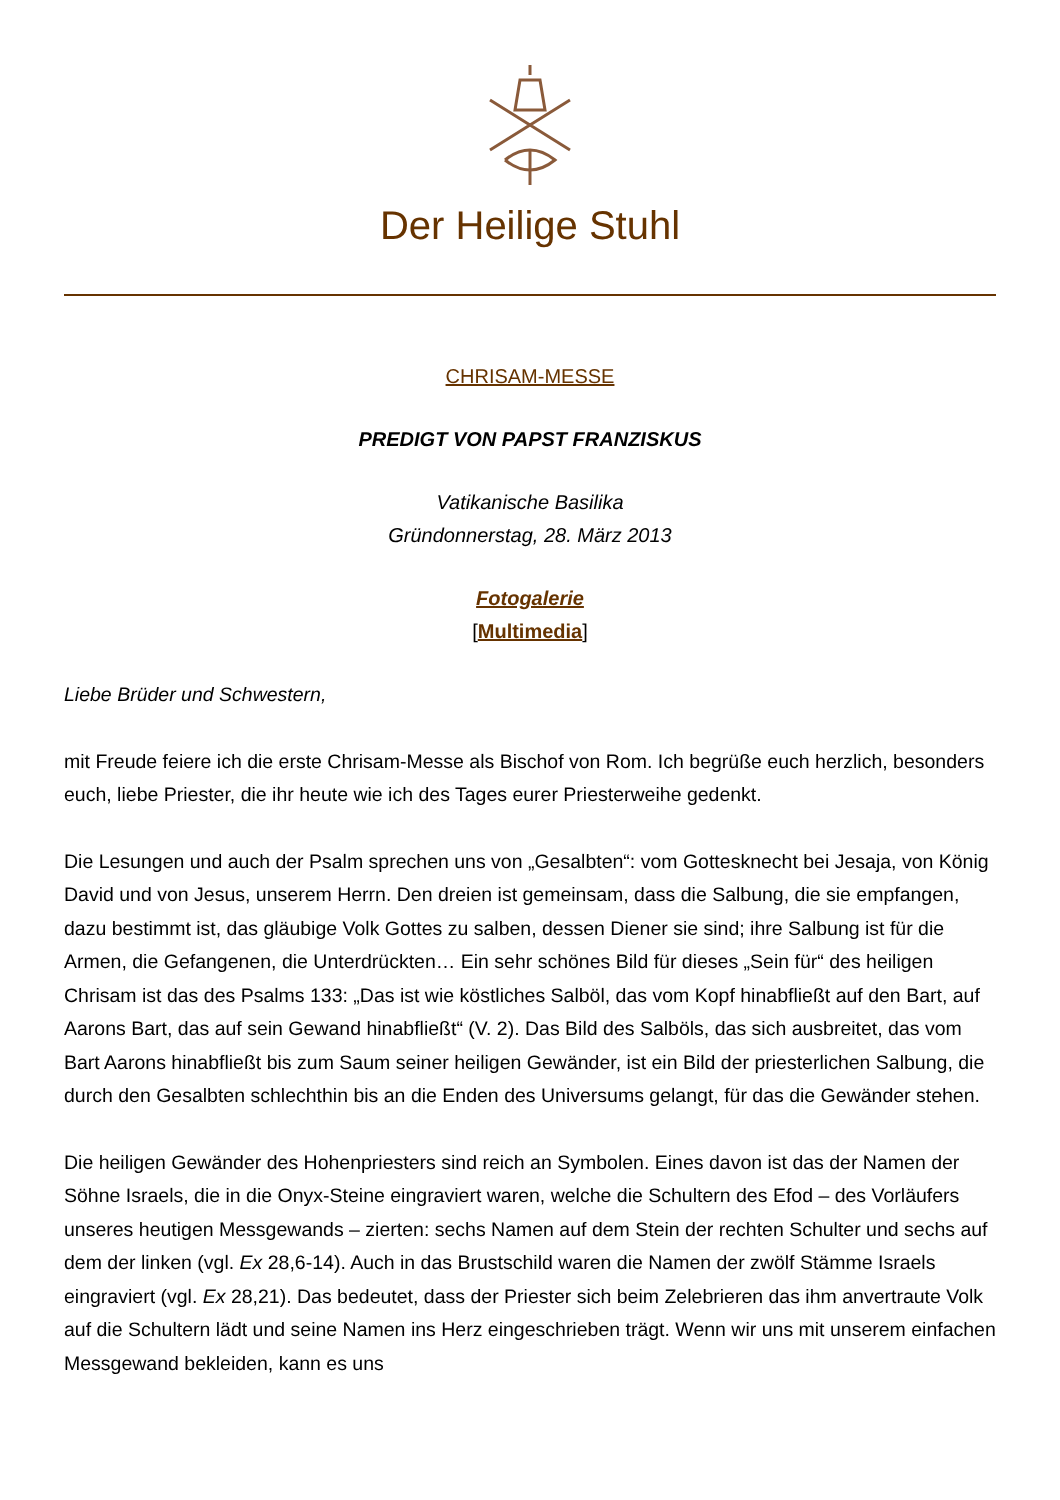Der Heilige Stuhl
CHRISAM-MESSE
PREDIGT VON PAPST FRANZISKUS
Vatikanische Basilika
Gründonnerstag, 28. März 2013
Fotogalerie
[Multimedia]
Liebe Brüder und Schwestern,
mit Freude feiere ich die erste Chrisam-Messe als Bischof von Rom. Ich begrüße euch herzlich, besonders euch, liebe Priester, die ihr heute wie ich des Tages eurer Priesterweihe gedenkt.
Die Lesungen und auch der Psalm sprechen uns von „Gesalbten“: vom Gottesknecht bei Jesaja, von König David und von Jesus, unserem Herrn. Den dreien ist gemeinsam, dass die Salbung, die sie empfangen, dazu bestimmt ist, das gläubige Volk Gottes zu salben, dessen Diener sie sind; ihre Salbung ist für die Armen, die Gefangenen, die Unterdrückten… Ein sehr schönes Bild für dieses „Sein für“ des heiligen Chrisam ist das des Psalms 133: „Das ist wie köstliches Salböl, das vom Kopf hinabfließt auf den Bart, auf Aarons Bart, das auf sein Gewand hinabfließt“ (V. 2). Das Bild des Salböls, das sich ausbreitet, das vom Bart Aarons hinabfließt bis zum Saum seiner heiligen Gewänder, ist ein Bild der priesterlichen Salbung, die durch den Gesalbten schlechthin bis an die Enden des Universums gelangt, für das die Gewänder stehen.
Die heiligen Gewänder des Hohenpriesters sind reich an Symbolen. Eines davon ist das der Namen der Söhne Israels, die in die Onyx-Steine eingraviert waren, welche die Schultern des Efod – des Vorläufers unseres heutigen Messgewands – zierten: sechs Namen auf dem Stein der rechten Schulter und sechs auf dem der linken (vgl. Ex 28,6-14). Auch in das Brustschild waren die Namen der zwölf Stämme Israels eingraviert (vgl. Ex 28,21). Das bedeutet, dass der Priester sich beim Zelebrieren das ihm anvertraute Volk auf die Schultern lädt und seine Namen ins Herz eingeschrieben trägt. Wenn wir uns mit unserem einfachen Messgewand bekleiden, kann es uns